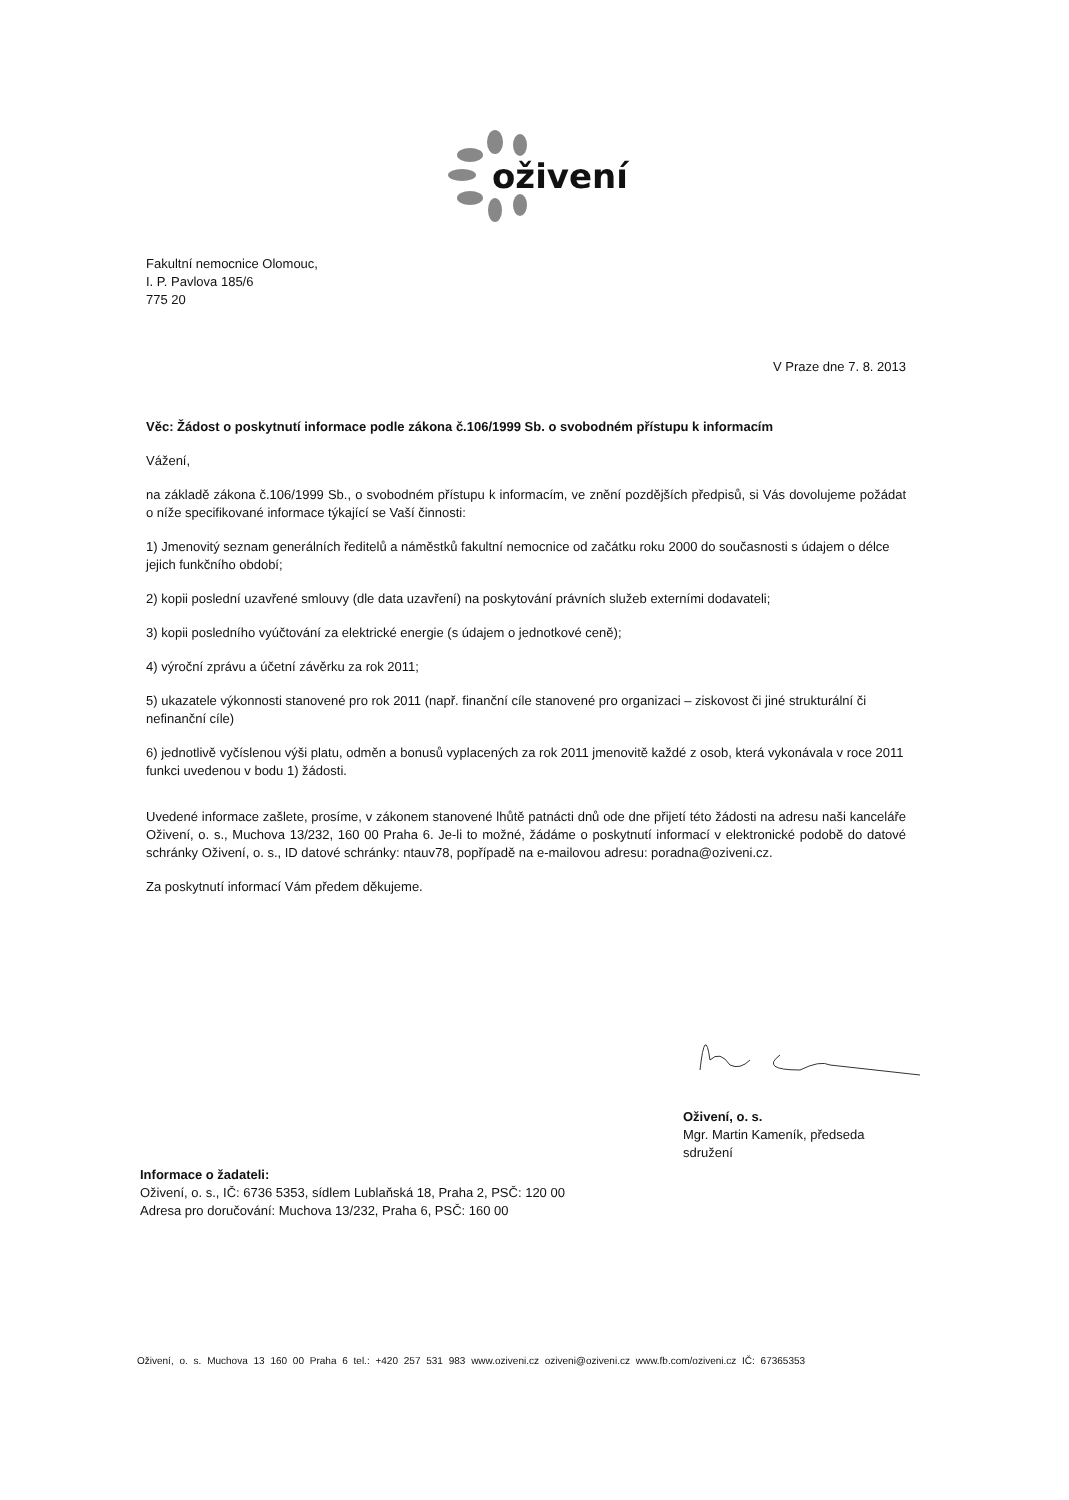oživení
Fakultní nemocnice Olomouc,
I. P. Pavlova 185/6
775 20
V Praze dne 7. 8. 2013
Věc: Žádost o poskytnutí informace podle zákona č.106/1999 Sb. o svobodném přístupu k informacím
Vážení,
na základě zákona č.106/1999 Sb., o svobodném přístupu k informacím, ve znění pozdějších předpisů, si Vás dovolujeme požádat o níže specifikované informace týkající se Vaší činnosti:
1) Jmenovitý seznam generálních ředitelů a náměstků fakultní nemocnice od začátku roku 2000 do současnosti s údajem o délce jejich funkčního období;
2) kopii poslední uzavřené smlouvy (dle data uzavření) na poskytování právních služeb externími dodavateli;
3) kopii posledního vyúčtování za elektrické energie (s údajem o jednotkové ceně);
4) výroční zprávu a účetní závěrku za rok 2011;
5) ukazatele výkonnosti stanovené pro rok 2011 (např. finanční cíle stanovené pro organizaci – ziskovost či jiné strukturální či nefinanční cíle)
6) jednotlivě vyčíslenou výši platu, odměn a bonusů vyplacených za rok 2011 jmenovitě každé z osob, která vykonávala v roce 2011 funkci uvedenou v bodu 1) žádosti.
Uvedené informace zašlete, prosíme, v zákonem stanovené lhůtě patnácti dnů ode dne přijetí této žádosti na adresu naši kanceláře Oživení, o. s., Muchova 13/232, 160 00 Praha 6. Je-li to možné, žádáme o poskytnutí informací v elektronické podobě do datové schránky Oživení, o. s., ID datové schránky: ntauv78, popřípadě na e-mailovou adresu: poradna@oziveni.cz.
Za poskytnutí informací Vám předem děkujeme.
Oživení, o. s.
Mgr. Martin Kameník, předseda
sdružení
Informace o žadateli:
Oživení, o. s., IČ: 6736 5353, sídlem Lublaňská 18, Praha 2, PSČ: 120 00
Adresa pro doručování: Muchova 13/232, Praha 6, PSČ: 160 00
Oživení, o. s. Muchova 13 160 00 Praha 6 tel.: +420 257 531 983 www.oziveni.cz oziveni@oziveni.cz www.fb.com/oziveni.cz IČ: 67365353